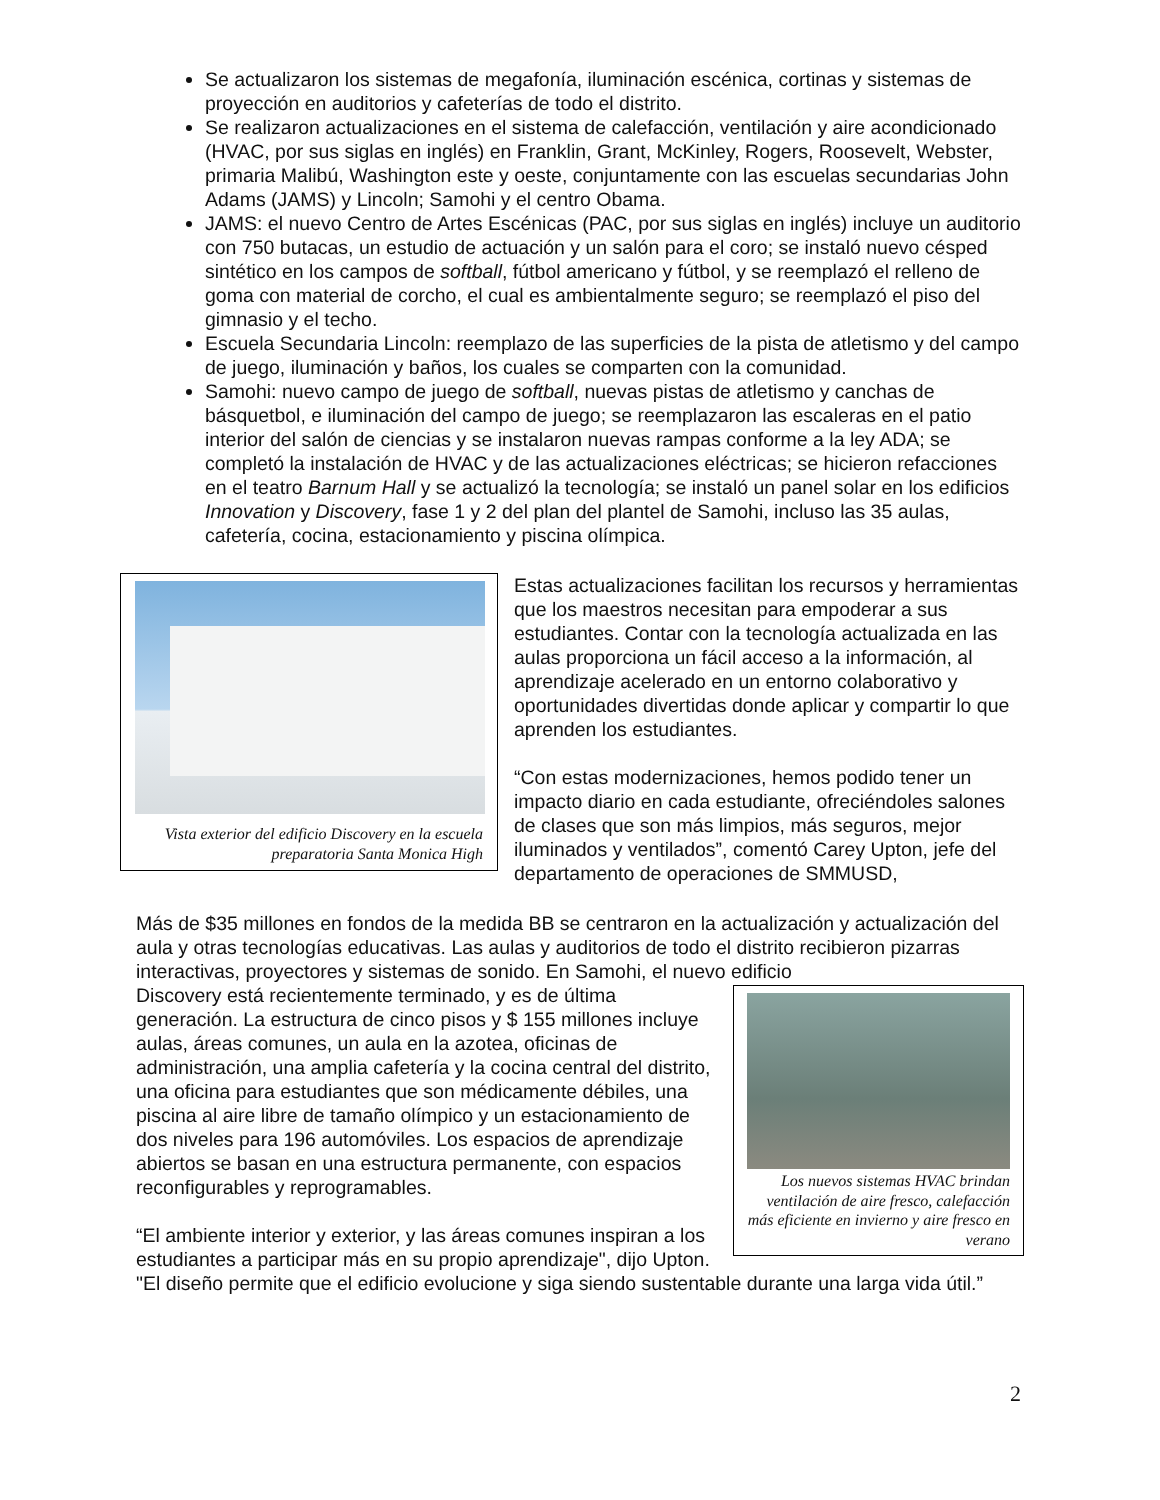Se actualizaron los sistemas de megafonía, iluminación escénica, cortinas y sistemas de proyección en auditorios y cafeterías de todo el distrito.
Se realizaron actualizaciones en el sistema de calefacción, ventilación y aire acondicionado (HVAC, por sus siglas en inglés) en Franklin, Grant, McKinley, Rogers, Roosevelt, Webster, primaria Malibú, Washington este y oeste, conjuntamente con las escuelas secundarias John Adams (JAMS) y Lincoln; Samohi y el centro Obama.
JAMS: el nuevo Centro de Artes Escénicas (PAC, por sus siglas en inglés) incluye un auditorio con 750 butacas, un estudio de actuación y un salón para el coro; se instaló nuevo césped sintético en los campos de softball, fútbol americano y fútbol, y se reemplazó el relleno de goma con material de corcho, el cual es ambientalmente seguro; se reemplazó el piso del gimnasio y el techo.
Escuela Secundaria Lincoln: reemplazo de las superficies de la pista de atletismo y del campo de juego, iluminación y baños, los cuales se comparten con la comunidad.
Samohi: nuevo campo de juego de softball, nuevas pistas de atletismo y canchas de básquetbol, e iluminación del campo de juego; se reemplazaron las escaleras en el patio interior del salón de ciencias y se instalaron nuevas rampas conforme a la ley ADA; se completó la instalación de HVAC y de las actualizaciones eléctricas; se hicieron refacciones en el teatro Barnum Hall y se actualizó la tecnología; se instaló un panel solar en los edificios Innovation y Discovery, fase 1 y 2 del plan del plantel de Samohi, incluso las 35 aulas, cafetería, cocina, estacionamiento y piscina olímpica.
Vista exterior del edificio Discovery en la escuela preparatoria Santa Monica High
Estas actualizaciones facilitan los recursos y herramientas que los maestros necesitan para empoderar a sus estudiantes. Contar con la tecnología actualizada en las aulas proporciona un fácil acceso a la información, al aprendizaje acelerado en un entorno colaborativo y oportunidades divertidas donde aplicar y compartir lo que aprenden los estudiantes.
“Con estas modernizaciones, hemos podido tener un impacto diario en cada estudiante, ofreciéndoles salones de clases que son más limpios, más seguros, mejor iluminados y ventilados”, comentó Carey Upton, jefe del departamento de operaciones de SMMUSD,
Más de $35 millones en fondos de la medida BB se centraron en la actualización y actualización del aula y otras tecnologías educativas. Las aulas y auditorios de todo el distrito recibieron pizarras interactivas, proyectores y sistemas de sonido. En Samohi, el nuevo edificio
Los nuevos sistemas HVAC brindan ventilación de aire fresco, calefacción más eficiente en invierno y aire fresco en verano
Discovery está recientemente terminado, y es de última generación. La estructura de cinco pisos y $ 155 millones incluye aulas, áreas comunes, un aula en la azotea, oficinas de administración, una amplia cafetería y la cocina central del distrito, una oficina para estudiantes que son médicamente débiles, una piscina al aire libre de tamaño olímpico y un estacionamiento de dos niveles para 196 automóviles. Los espacios de aprendizaje abiertos se basan en una estructura permanente, con espacios reconfigurables y reprogramables.
“El ambiente interior y exterior, y las áreas comunes inspiran a los estudiantes a participar más en su propio aprendizaje", dijo Upton. "El diseño permite que el edificio evolucione y siga siendo sustentable durante una larga vida útil.”
2